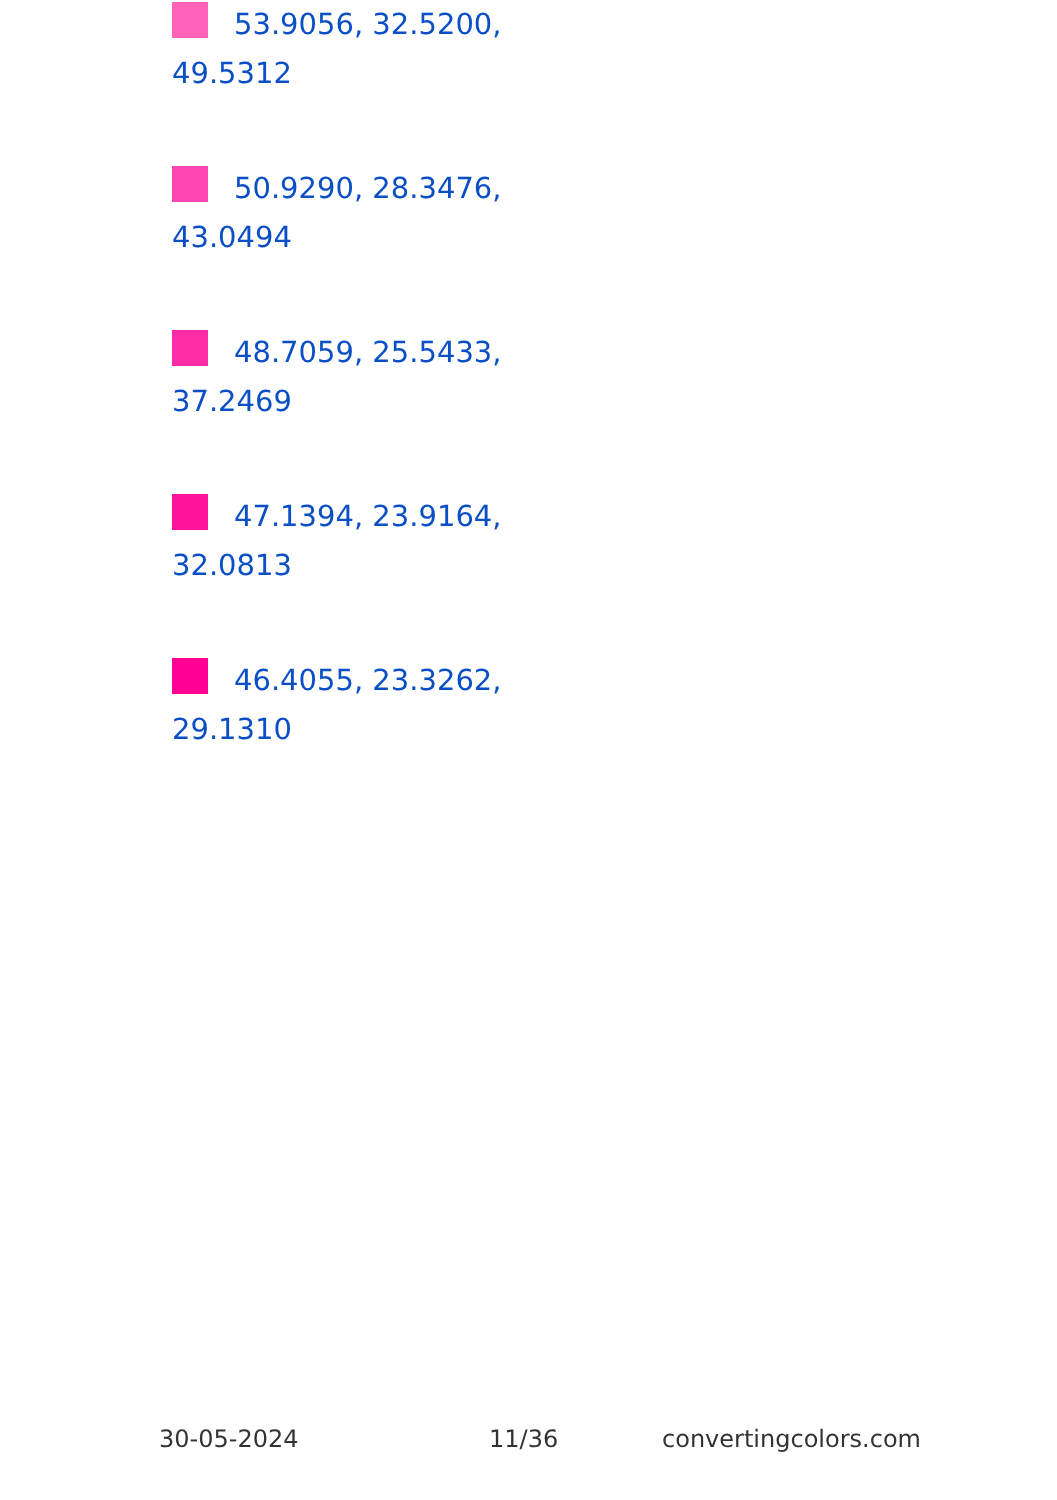53.9056, 32.5200, 49.5312
50.9290, 28.3476, 43.0494
48.7059, 25.5433, 37.2469
47.1394, 23.9164, 32.0813
46.4055, 23.3262, 29.1310
30-05-2024 11/36 convertingcolors.com